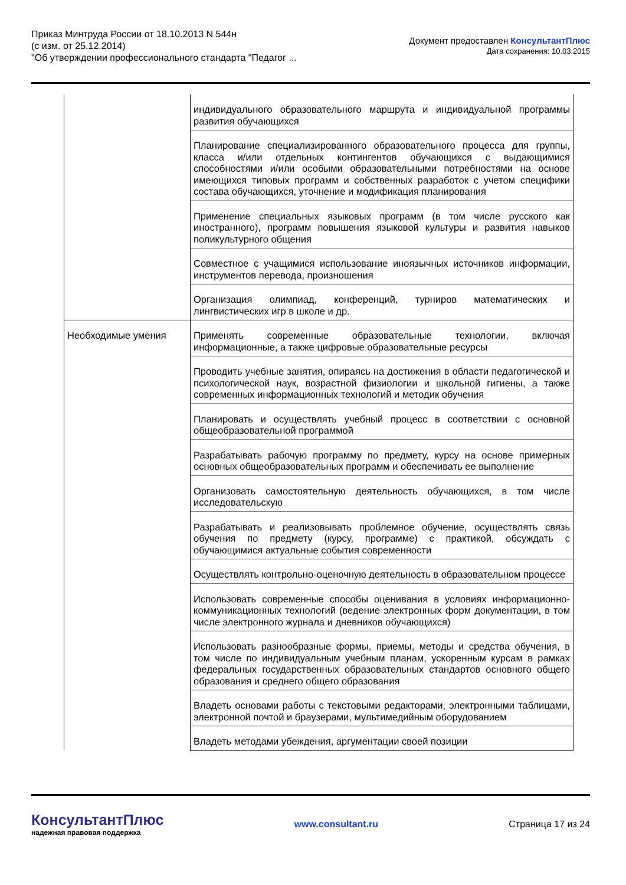Приказ Минтруда России от 18.10.2013 N 544н
(с изм. от 25.12.2014)
"Об утверждении профессионального стандарта "Педагог ...
Документ предоставлен КонсультантПлюс
Дата сохранения: 10.03.2015
| | индивидуального образовательного маршрута и индивидуальной программы развития обучающихся |
| | Планирование специализированного образовательного процесса для группы, класса и/или отдельных контингентов обучающихся с выдающимися способностями и/или особыми образовательными потребностями на основе имеющихся типовых программ и собственных разработок с учетом специфики состава обучающихся, уточнение и модификация планирования |
| | Применение специальных языковых программ (в том числе русского как иностранного), программ повышения языковой культуры и развития навыков поликультурного общения |
| | Совместное с учащимися использование иноязычных источников информации, инструментов перевода, произношения |
| | Организация олимпиад, конференций, турниров математических и лингвистических игр в школе и др. |
| Необходимые умения | Применять современные образовательные технологии, включая информационные, а также цифровые образовательные ресурсы |
| | Проводить учебные занятия, опираясь на достижения в области педагогической и психологической наук, возрастной физиологии и школьной гигиены, а также современных информационных технологий и методик обучения |
| | Планировать и осуществлять учебный процесс в соответствии с основной общеобразовательной программой |
| | Разрабатывать рабочую программу по предмету, курсу на основе примерных основных общеобразовательных программ и обеспечивать ее выполнение |
| | Организовать самостоятельную деятельность обучающихся, в том числе исследовательскую |
| | Разрабатывать и реализовывать проблемное обучение, осуществлять связь обучения по предмету (курсу, программе) с практикой, обсуждать с обучающимися актуальные события современности |
| | Осуществлять контрольно-оценочную деятельность в образовательном процессе |
| | Использовать современные способы оценивания в условиях информационно-коммуникационных технологий (ведение электронных форм документации, в том числе электронного журнала и дневников обучающихся) |
| | Использовать разнообразные формы, приемы, методы и средства обучения, в том числе по индивидуальным учебным планам, ускоренным курсам в рамках федеральных государственных образовательных стандартов основного общего образования и среднего общего образования |
| | Владеть основами работы с текстовыми редакторами, электронными таблицами, электронной почтой и браузерами, мультимедийным оборудованием |
| | Владеть методами убеждения, аргументации своей позиции |
КонсультантПлюс
надежная правовая поддержка
www.consultant.ru Страница 17 из 24